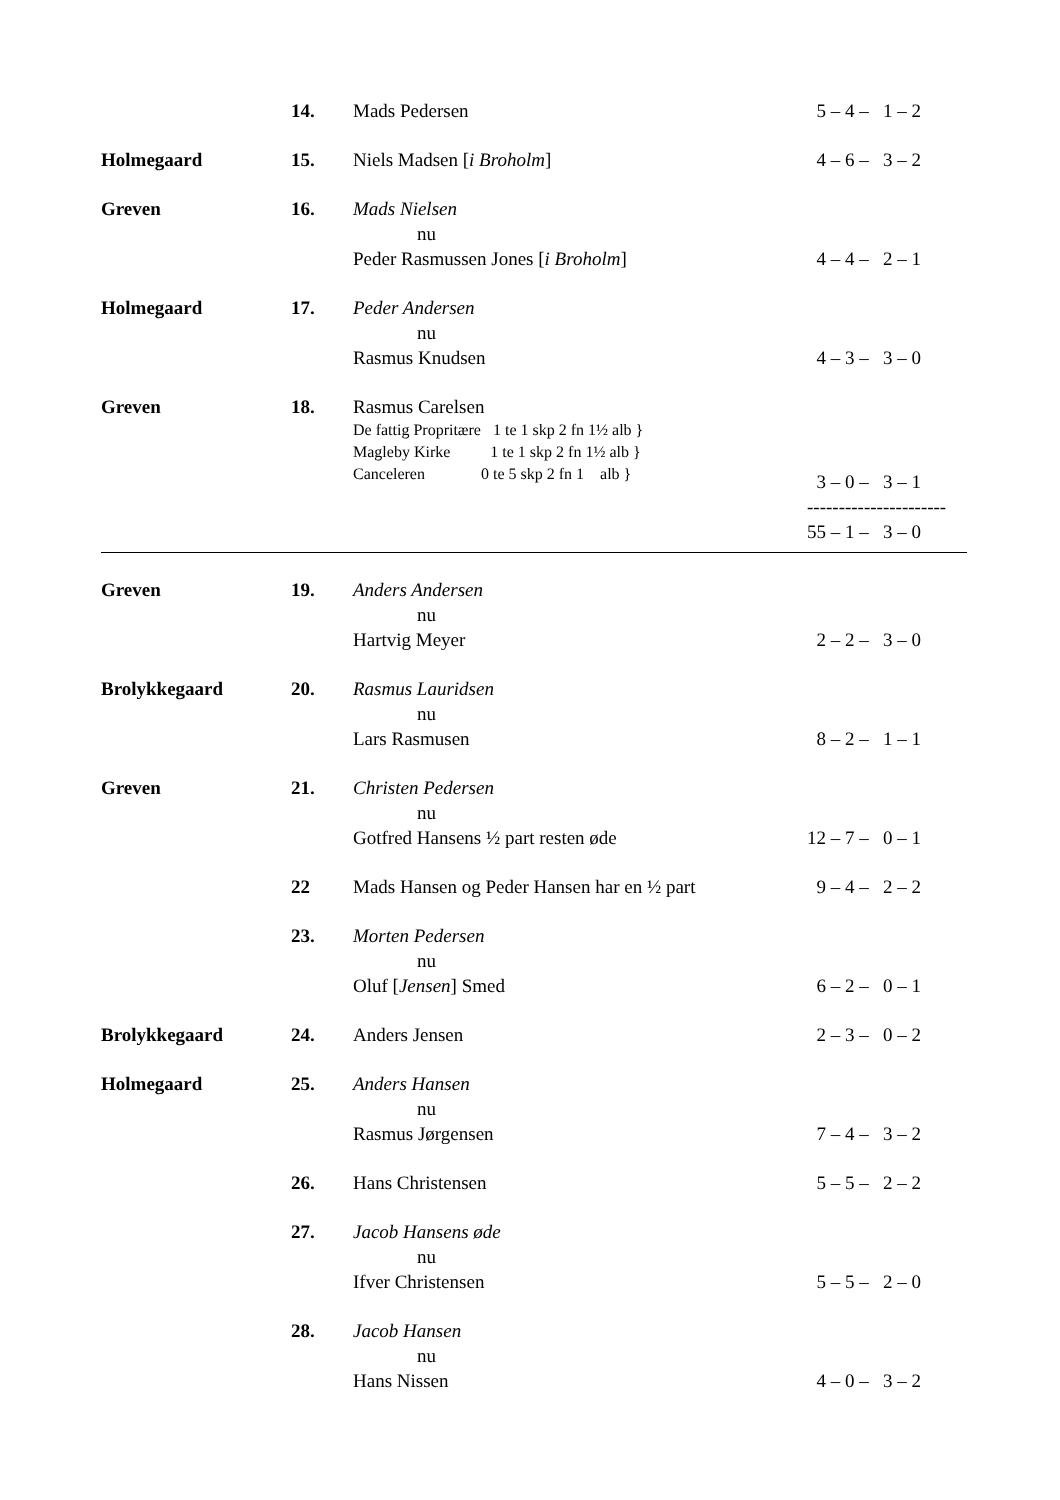| | 14. | Mads Pedersen | 5 – 4 – 1 – 2 |
| Holmegaard | 15. | Niels Madsen [ i Broholm ] | 4 – 6 – 3 – 2 |
| Greven | 16. | Mads Nielsen nu Peder Rasmussen Jones [ i Broholm ] | 4 – 4 – 2 – 1 |
| Holmegaard | 17. | Peder Andersen nu Rasmus Knudsen | 4 – 3 – 3 – 0 |
| Greven | 18. | Rasmus Carelsen De fattig Propritære 1 te 1 skp 2 fn 1½ alb } Magleby Kirke 1 te 1 skp 2 fn 1½ alb } Canceleren 0 te 5 skp 2 fn 1 alb } | 3 – 0 – 3 – 1 ---------------------- 55 – 1 – 3 – 0 |
| Greven | 19. | Anders Andersen nu Hartvig Meyer | 2 – 2 – 3 – 0 |
| Brolykkegaard | 20. | Rasmus Lauridsen nu Lars Rasmusen | 8 – 2 – 1 – 1 |
| Greven | 21. | Christen Pedersen nu Gotfred Hansens ½ part resten øde | 12 – 7 – 0 – 1 |
| | 22 | Mads Hansen og Peder Hansen har en ½ part | 9 – 4 – 2 – 2 |
| | 23. | Morten Pedersen nu Oluf [ Jensen ] Smed | 6 – 2 – 0 – 1 |
| Brolykkegaard | 24. | Anders Jensen | 2 – 3 – 0 – 2 |
| Holmegaard | 25. | Anders Hansen nu Rasmus Jørgensen | 7 – 4 – 3 – 2 |
| | 26. | Hans Christensen | 5 – 5 – 2 – 2 |
| | 27. | Jacob Hansens øde nu Ifver Christensen | 5 – 5 – 2 – 0 |
| | 28. | Jacob Hansen nu Hans Nissen | 4 – 0 – 3 – 2 |